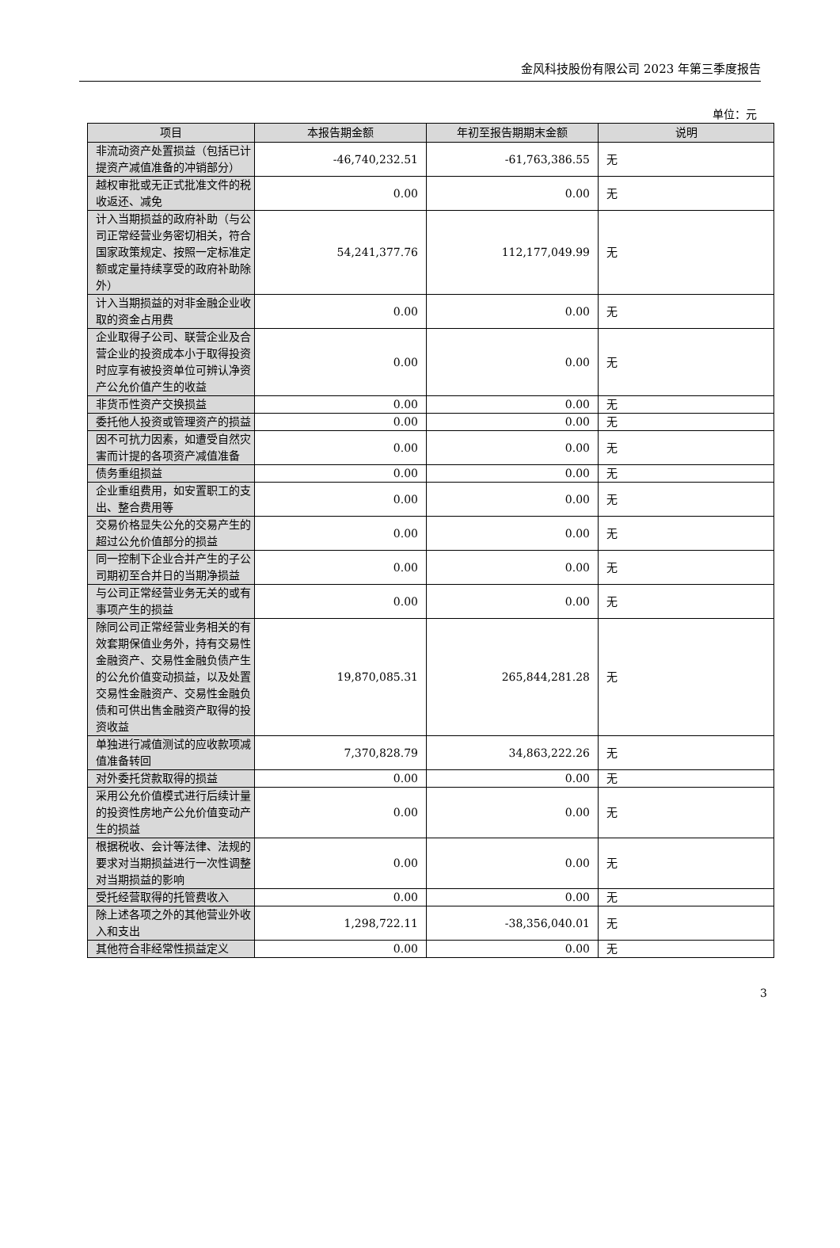金风科技股份有限公司 2023 年第三季度报告
单位：元
| 项目 | 本报告期金额 | 年初至报告期期末金额 | 说明 |
| --- | --- | --- | --- |
| 非流动资产处置损益（包括已计提资产减值准备的冲销部分） | -46,740,232.51 | -61,763,386.55 | 无 |
| 越权审批或无正式批准文件的税收返还、减免 | 0.00 | 0.00 | 无 |
| 计入当期损益的政府补助（与公司正常经营业务密切相关，符合国家政策规定、按照一定标准定额或定量持续享受的政府补助除外） | 54,241,377.76 | 112,177,049.99 | 无 |
| 计入当期损益的对非金融企业收取的资金占用费 | 0.00 | 0.00 | 无 |
| 企业取得子公司、联营企业及合营企业的投资成本小于取得投资时应享有被投资单位可辨认净资产公允价值产生的收益 | 0.00 | 0.00 | 无 |
| 非货币性资产交换损益 | 0.00 | 0.00 | 无 |
| 委托他人投资或管理资产的损益 | 0.00 | 0.00 | 无 |
| 因不可抗力因素，如遭受自然灾害而计提的各项资产减值准备 | 0.00 | 0.00 | 无 |
| 债务重组损益 | 0.00 | 0.00 | 无 |
| 企业重组费用，如安置职工的支出、整合费用等 | 0.00 | 0.00 | 无 |
| 交易价格显失公允的交易产生的超过公允价值部分的损益 | 0.00 | 0.00 | 无 |
| 同一控制下企业合并产生的子公司期初至合并日的当期净损益 | 0.00 | 0.00 | 无 |
| 与公司正常经营业务无关的或有事项产生的损益 | 0.00 | 0.00 | 无 |
| 除同公司正常经营业务相关的有效套期保值业务外，持有交易性金融资产、交易性金融负债产生的公允价值变动损益，以及处置交易性金融资产、交易性金融负债和可供出售金融资产取得的投资收益 | 19,870,085.31 | 265,844,281.28 | 无 |
| 单独进行减值测试的应收款项减值准备转回 | 7,370,828.79 | 34,863,222.26 | 无 |
| 对外委托贷款取得的损益 | 0.00 | 0.00 | 无 |
| 采用公允价值模式进行后续计量的投资性房地产公允价值变动产生的损益 | 0.00 | 0.00 | 无 |
| 根据税收、会计等法律、法规的要求对当期损益进行一次性调整对当期损益的影响 | 0.00 | 0.00 | 无 |
| 受托经营取得的托管费收入 | 0.00 | 0.00 | 无 |
| 除上述各项之外的其他营业外收入和支出 | 1,298,722.11 | -38,356,040.01 | 无 |
| 其他符合非经常性损益定义 | 0.00 | 0.00 | 无 |
3